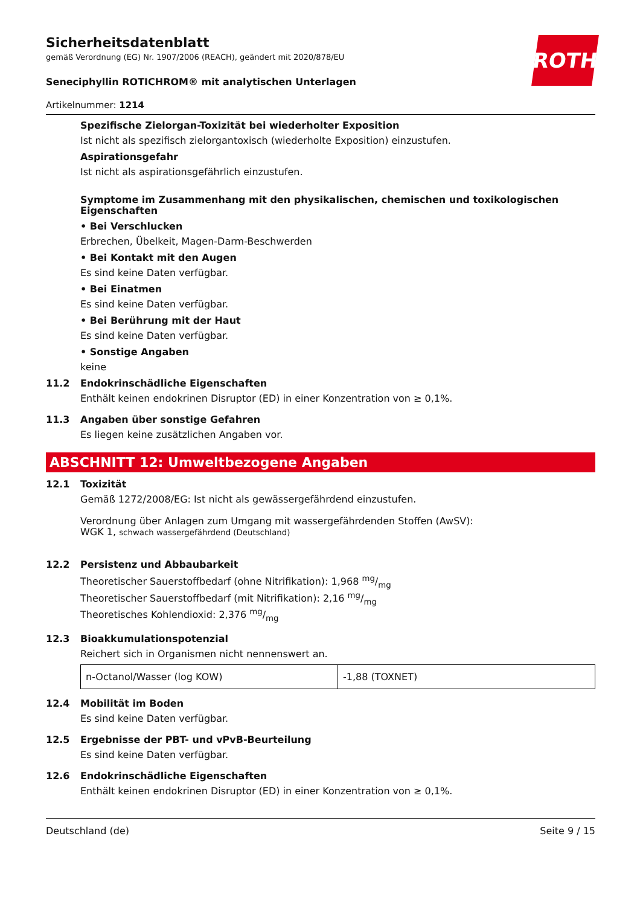ROTH
Sicherheitsdatenblatt
gemäß Verordnung (EG) Nr. 1907/2006 (REACH), geändert mit 2020/878/EU
Seneciphyllin ROTICHROM® mit analytischen Unterlagen
Artikelnummer: 1214
Spezifische Zielorgan-Toxizität bei wiederholter Exposition
Ist nicht als spezifisch zielorgantoxisch (wiederholte Exposition) einzustufen.
Aspirationsgefahr
Ist nicht als aspirationsgefährlich einzustufen.
Symptome im Zusammenhang mit den physikalischen, chemischen und toxikologischen Eigenschaften
• Bei Verschlucken
Erbrechen, Übelkeit, Magen-Darm-Beschwerden
• Bei Kontakt mit den Augen
Es sind keine Daten verfügbar.
• Bei Einatmen
Es sind keine Daten verfügbar.
• Bei Berührung mit der Haut
Es sind keine Daten verfügbar.
• Sonstige Angaben
keine
11.2 Endokrinschädliche Eigenschaften
Enthält keinen endokrinen Disruptor (ED) in einer Konzentration von ≥ 0,1%.
11.3 Angaben über sonstige Gefahren
Es liegen keine zusätzlichen Angaben vor.
ABSCHNITT 12: Umweltbezogene Angaben
12.1 Toxizität
Gemäß 1272/2008/EG: Ist nicht als gewässergefährdend einzustufen.
Verordnung über Anlagen zum Umgang mit wassergefährdenden Stoffen (AwSV):
WGK 1, schwach wassergefährdend (Deutschland)
12.2 Persistenz und Abbaubarkeit
Theoretischer Sauerstoffbedarf (ohne Nitrifikation): 1,968 mg/mg
Theoretischer Sauerstoffbedarf (mit Nitrifikation): 2,16 mg/mg
Theoretisches Kohlendioxid: 2,376 mg/mg
12.3 Bioakkumulationspotenzial
Reichert sich in Organismen nicht nennenswert an.
| n-Octanol/Wasser (log KOW) | -1,88 (TOXNET) |
12.4 Mobilität im Boden
Es sind keine Daten verfügbar.
12.5 Ergebnisse der PBT- und vPvB-Beurteilung
Es sind keine Daten verfügbar.
12.6 Endokrinschädliche Eigenschaften
Enthält keinen endokrinen Disruptor (ED) in einer Konzentration von ≥ 0,1%.
Deutschland (de) Seite 9 / 15